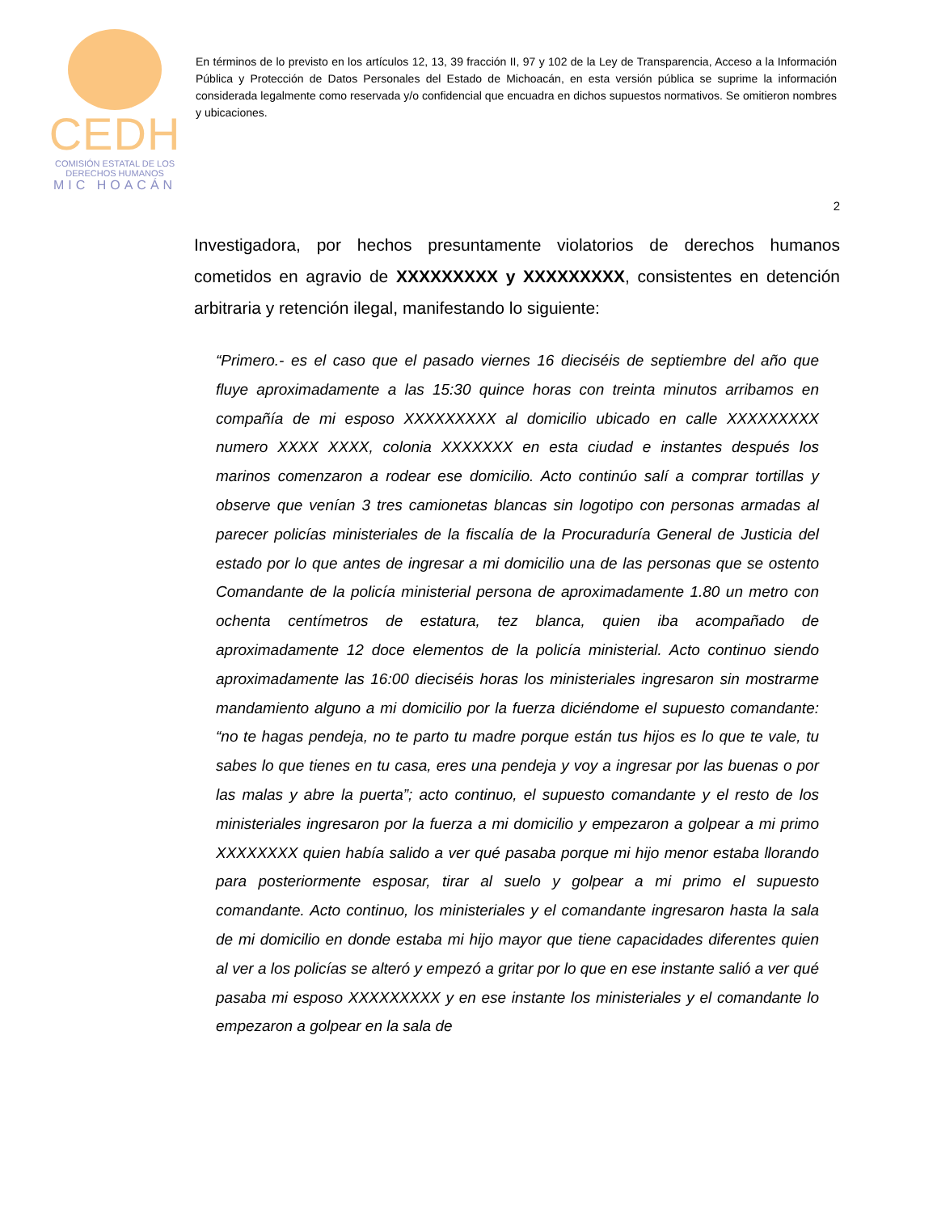CEDH
COMISIÓN ESTATAL DE LOS
DERECHOS HUMANOS
MIC HOACÁN
En términos de lo previsto en los artículos 12, 13, 39 fracción II, 97 y 102 de la Ley de Transparencia, Acceso a la Información Pública y Protección de Datos Personales del Estado de Michoacán, en esta versión pública se suprime la información considerada legalmente como reservada y/o confidencial que encuadra en dichos supuestos normativos. Se omitieron nombres y ubicaciones.
2
Investigadora, por hechos presuntamente violatorios de derechos humanos cometidos en agravio de XXXXXXXXX y XXXXXXXXX, consistentes en detención arbitraria y retención ilegal, manifestando lo siguiente:
“Primero.- es el caso que el pasado viernes 16 dieciséis de septiembre del año que fluye aproximadamente a las 15:30 quince horas con treinta minutos arribamos en compañía de mi esposo XXXXXXXXX al domicilio ubicado en calle XXXXXXXXX numero XXXX XXXX, colonia XXXXXXX en esta ciudad e instantes después los marinos comenzaron a rodear ese domicilio. Acto continúo salí a comprar tortillas y observe que venían 3 tres camionetas blancas sin logotipo con personas armadas al parecer policías ministeriales de la fiscalía de la Procuraduría General de Justicia del estado por lo que antes de ingresar a mi domicilio una de las personas que se ostento Comandante de la policía ministerial persona de aproximadamente 1.80 un metro con ochenta centímetros de estatura, tez blanca, quien iba acompañado de aproximadamente 12 doce elementos de la policía ministerial. Acto continuo siendo aproximadamente las 16:00 dieciséis horas los ministeriales ingresaron sin mostrarme mandamiento alguno a mi domicilio por la fuerza diciéndome el supuesto comandante: “no te hagas pendeja, no te parto tu madre porque están tus hijos es lo que te vale, tu sabes lo que tienes en tu casa, eres una pendeja y voy a ingresar por las buenas o por las malas y abre la puerta”; acto continuo, el supuesto comandante y el resto de los ministeriales ingresaron por la fuerza a mi domicilio y empezaron a golpear a mi primo XXXXXXXX quien había salido a ver qué pasaba porque mi hijo menor estaba llorando para posteriormente esposar, tirar al suelo y golpear a mi primo el supuesto comandante. Acto continuo, los ministeriales y el comandante ingresaron hasta la sala de mi domicilio en donde estaba mi hijo mayor que tiene capacidades diferentes quien al ver a los policías se alteró y empezó a gritar por lo que en ese instante salió a ver qué pasaba mi esposo XXXXXXXXX y en ese instante los ministeriales y el comandante lo empezaron a golpear en la sala de